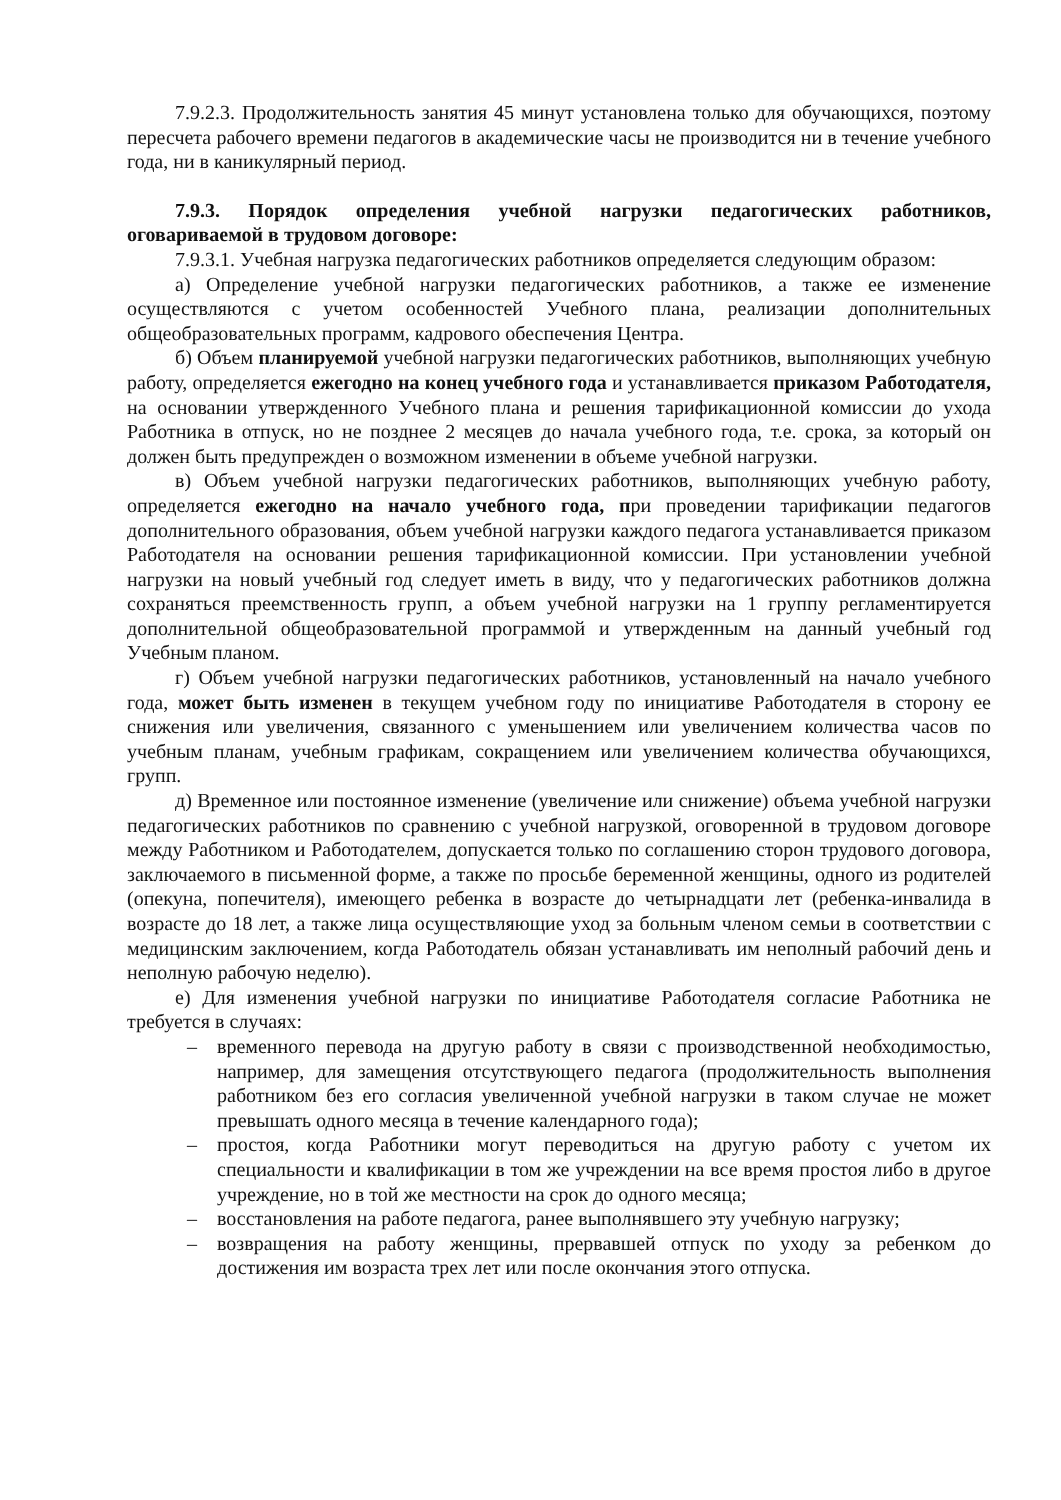7.9.2.3. Продолжительность занятия 45 минут установлена только для обучающихся, поэтому пересчета рабочего времени педагогов в академические часы не производится ни в течение учебного года, ни в каникулярный период.
7.9.3. Порядок определения учебной нагрузки педагогических работников, оговариваемой в трудовом договоре:
7.9.3.1. Учебная нагрузка педагогических работников определяется следующим образом:
а) Определение учебной нагрузки педагогических работников, а также ее изменение осуществляются с учетом особенностей Учебного плана, реализации дополнительных общеобразовательных программ, кадрового обеспечения Центра.
б) Объем планируемой учебной нагрузки педагогических работников, выполняющих учебную работу, определяется ежегодно на конец учебного года и устанавливается приказом Работодателя, на основании утвержденного Учебного плана и решения тарификационной комиссии до ухода Работника в отпуск, но не позднее 2 месяцев до начала учебного года, т.е. срока, за который он должен быть предупрежден о возможном изменении в объеме учебной нагрузки.
в) Объем учебной нагрузки педагогических работников, выполняющих учебную работу, определяется ежегодно на начало учебного года, при проведении тарификации педагогов дополнительного образования, объем учебной нагрузки каждого педагога устанавливается приказом Работодателя на основании решения тарификационной комиссии. При установлении учебной нагрузки на новый учебный год следует иметь в виду, что у педагогических работников должна сохраняться преемственность групп, а объем учебной нагрузки на 1 группу регламентируется дополнительной общеобразовательной программой и утвержденным на данный учебный год Учебным планом.
г) Объем учебной нагрузки педагогических работников, установленный на начало учебного года, может быть изменен в текущем учебном году по инициативе Работодателя в сторону ее снижения или увеличения, связанного с уменьшением или увеличением количества часов по учебным планам, учебным графикам, сокращением или увеличением количества обучающихся, групп.
д) Временное или постоянное изменение (увеличение или снижение) объема учебной нагрузки педагогических работников по сравнению с учебной нагрузкой, оговоренной в трудовом договоре между Работником и Работодателем, допускается только по соглашению сторон трудового договора, заключаемого в письменной форме, а также по просьбе беременной женщины, одного из родителей (опекуна, попечителя), имеющего ребенка в возрасте до четырнадцати лет (ребенка-инвалида в возрасте до 18 лет, а также лица осуществляющие уход за больным членом семьи в соответствии с медицинским заключением, когда Работодатель обязан устанавливать им неполный рабочий день и неполную рабочую неделю).
е) Для изменения учебной нагрузки по инициативе Работодателя согласие Работника не требуется в случаях:
– временного перевода на другую работу в связи с производственной необходимостью, например, для замещения отсутствующего педагога (продолжительность выполнения работником без его согласия увеличенной учебной нагрузки в таком случае не может превышать одного месяца в течение календарного года);
– простоя, когда Работники могут переводиться на другую работу с учетом их специальности и квалификации в том же учреждении на все время простоя либо в другое учреждение, но в той же местности на срок до одного месяца;
– восстановления на работе педагога, ранее выполнявшего эту учебную нагрузку;
– возвращения на работу женщины, прервавшей отпуск по уходу за ребенком до достижения им возраста трех лет или после окончания этого отпуска.